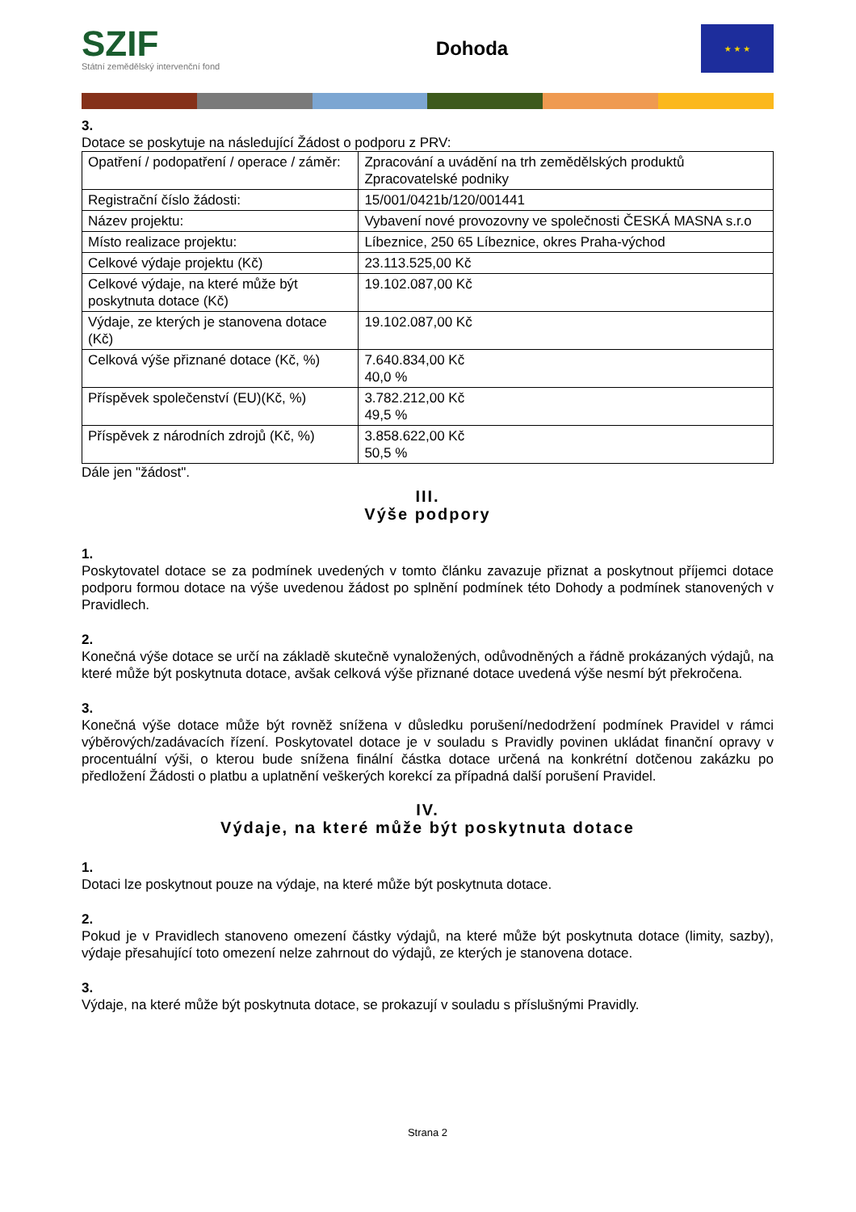SZIF
Státní zemědělský intervenční fond
Dohoda
★ ★ ★
3.
Dotace se poskytuje na následující Žádost o podporu z PRV:
| Opatření / podopatření / operace / záměr: | Zpracování a uvádění na trh zemědělských produktů Zpracovatelské podniky |
| Registrační číslo žádosti: | 15/001/0421b/120/001441 |
| Název projektu: | Vybavení nové provozovny ve společnosti ČESKÁ MASNA s.r.o |
| Místo realizace projektu: | Líbeznice, 250 65 Líbeznice, okres Praha-východ |
| Celkové výdaje projektu (Kč) | 23.113.525,00 Kč |
| Celkové výdaje, na které může být poskytnuta dotace (Kč) | 19.102.087,00 Kč |
| Výdaje, ze kterých je stanovena dotace (Kč) | 19.102.087,00 Kč |
| Celková výše přiznané dotace (Kč, %) | 7.640.834,00 Kč 40,0 % |
| Příspěvek společenství (EU)(Kč, %) | 3.782.212,00 Kč 49,5 % |
| Příspěvek z národních zdrojů (Kč, %) | 3.858.622,00 Kč 50,5 % |
Dále jen "žádost".
III.
Výše podpory
1.
Poskytovatel dotace se za podmínek uvedených v tomto článku zavazuje přiznat a poskytnout příjemci dotace podporu formou dotace na výše uvedenou žádost po splnění podmínek této Dohody a podmínek stanovených v Pravidlech.
2.
Konečná výše dotace se určí na základě skutečně vynaložených, odůvodněných a řádně prokázaných výdajů, na které může být poskytnuta dotace, avšak celková výše přiznané dotace uvedená výše nesmí být překročena.
3.
Konečná výše dotace může být rovněž snížena v důsledku porušení/nedodržení podmínek Pravidel v rámci výběrových/zadávacích řízení. Poskytovatel dotace je v souladu s Pravidly povinen ukládat finanční opravy v procentuální výši, o kterou bude snížena finální částka dotace určená na konkrétní dotčenou zakázku po předložení Žádosti o platbu a uplatnění veškerých korekcí za případná další porušení Pravidel.
IV.
Výdaje, na které může být poskytnuta dotace
1.
Dotaci lze poskytnout pouze na výdaje, na které může být poskytnuta dotace.
2.
Pokud je v Pravidlech stanoveno omezení částky výdajů, na které může být poskytnuta dotace (limity, sazby), výdaje přesahující toto omezení nelze zahrnout do výdajů, ze kterých je stanovena dotace.
3.
Výdaje, na které může být poskytnuta dotace, se prokazují v souladu s příslušnými Pravidly.
Strana 2